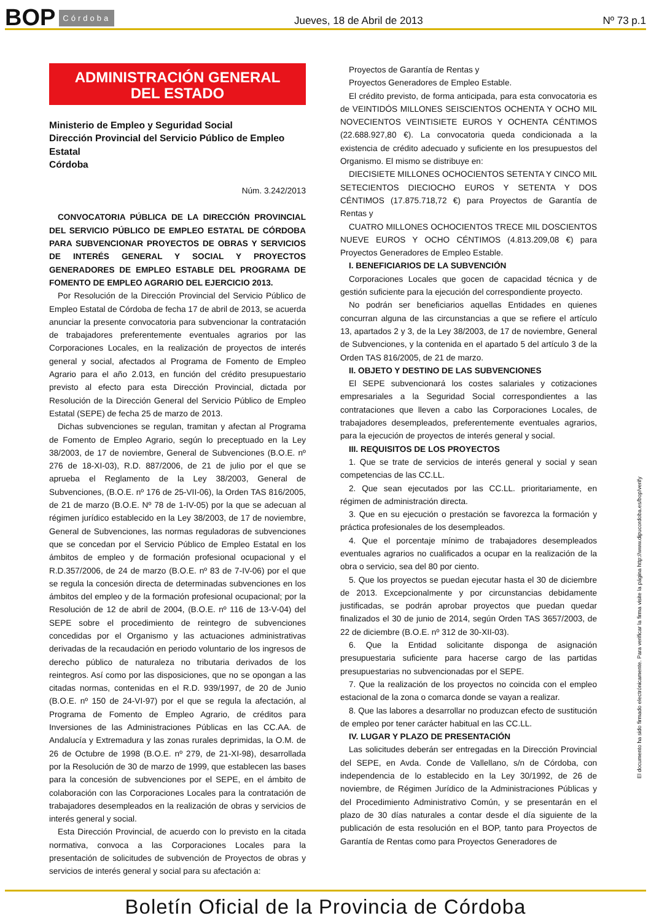BOP Córdoba Jueves, 18 de Abril de 2013 Nº 73 p.1
ADMINISTRACIÓN GENERAL
DEL ESTADO
Ministerio de Empleo y Seguridad Social
Dirección Provincial del Servicio Público de Empleo Estatal
Córdoba
Núm. 3.242/2013
CONVOCATORIA PÚBLICA DE LA DIRECCIÓN PROVINCIAL DEL SERVICIO PÚBLICO DE EMPLEO ESTATAL DE CÓRDOBA PARA SUBVENCIONAR PROYECTOS DE OBRAS Y SERVICIOS DE INTERÉS GENERAL Y SOCIAL Y PROYECTOS GENERADORES DE EMPLEO ESTABLE DEL PROGRAMA DE FOMENTO DE EMPLEO AGRARIO DEL EJERCICIO 2013.
Por Resolución de la Dirección Provincial del Servicio Público de Empleo Estatal de Córdoba de fecha 17 de abril de 2013, se acuerda anunciar la presente convocatoria para subvencionar la contratación de trabajadores preferentemente eventuales agrarios por las Corporaciones Locales, en la realización de proyectos de interés general y social, afectados al Programa de Fomento de Empleo Agrario para el año 2.013, en función del crédito presupuestario previsto al efecto para esta Dirección Provincial, dictada por Resolución de la Dirección General del Servicio Público de Empleo Estatal (SEPE) de fecha 25 de marzo de 2013.
Dichas subvenciones se regulan, tramitan y afectan al Programa de Fomento de Empleo Agrario, según lo preceptuado en la Ley 38/2003, de 17 de noviembre, General de Subvenciones (B.O.E. nº 276 de 18-XI-03), R.D. 887/2006, de 21 de julio por el que se aprueba el Reglamento de la Ley 38/2003, General de Subvenciones, (B.O.E. nº 176 de 25-VII-06), la Orden TAS 816/2005, de 21 de marzo (B.O.E. Nº 78 de 1-IV-05) por la que se adecuan al régimen jurídico establecido en la Ley 38/2003, de 17 de noviembre, General de Subvenciones, las normas reguladoras de subvenciones que se concedan por el Servicio Público de Empleo Estatal en los ámbitos de empleo y de formación profesional ocupacional y el R.D.357/2006, de 24 de marzo (B.O.E. nº 83 de 7-IV-06) por el que se regula la concesión directa de determinadas subvenciones en los ámbitos del empleo y de la formación profesional ocupacional; por la Resolución de 12 de abril de 2004, (B.O.E. nº 116 de 13-V-04) del SEPE sobre el procedimiento de reintegro de subvenciones concedidas por el Organismo y las actuaciones administrativas derivadas de la recaudación en periodo voluntario de los ingresos de derecho público de naturaleza no tributaria derivados de los reintegros. Así como por las disposiciones, que no se opongan a las citadas normas, contenidas en el R.D. 939/1997, de 20 de Junio (B.O.E. nº 150 de 24-VI-97) por el que se regula la afectación, al Programa de Fomento de Empleo Agrario, de créditos para Inversiones de las Administraciones Públicas en las CC.AA. de Andalucía y Extremadura y las zonas rurales deprimidas, la O.M. de 26 de Octubre de 1998 (B.O.E. nº 279, de 21-XI-98), desarrollada por la Resolución de 30 de marzo de 1999, que establecen las bases para la concesión de subvenciones por el SEPE, en el ámbito de colaboración con las Corporaciones Locales para la contratación de trabajadores desempleados en la realización de obras y servicios de interés general y social.
Esta Dirección Provincial, de acuerdo con lo previsto en la citada normativa, convoca a las Corporaciones Locales para la presentación de solicitudes de subvención de Proyectos de obras y servicios de interés general y social para su afectación a:
Proyectos de Garantía de Rentas y
Proyectos Generadores de Empleo Estable.
El crédito previsto, de forma anticipada, para esta convocatoria es de VEINTIDÓS MILLONES SEISCIENTOS OCHENTA Y OCHO MIL NOVECIENTOS VEINTISIETE EUROS Y OCHENTA CÉNTIMOS (22.688.927,80 €). La convocatoria queda condicionada a la existencia de crédito adecuado y suficiente en los presupuestos del Organismo. El mismo se distribuye en:
DIECISIETE MILLONES OCHOCIENTOS SETENTA Y CINCO MIL SETECIENTOS DIECIOCHO EUROS Y SETENTA Y DOS CÉNTIMOS (17.875.718,72 €) para Proyectos de Garantía de Rentas y
CUATRO MILLONES OCHOCIENTOS TRECE MIL DOSCIENTOS NUEVE EUROS Y OCHO CÉNTIMOS (4.813.209,08 €) para Proyectos Generadores de Empleo Estable.
I. BENEFICIARIOS DE LA SUBVENCIÓN
Corporaciones Locales que gocen de capacidad técnica y de gestión suficiente para la ejecución del correspondiente proyecto.
No podrán ser beneficiarios aquellas Entidades en quienes concurran alguna de las circunstancias a que se refiere el artículo 13, apartados 2 y 3, de la Ley 38/2003, de 17 de noviembre, General de Subvenciones, y la contenida en el apartado 5 del artículo 3 de la Orden TAS 816/2005, de 21 de marzo.
II. OBJETO Y DESTINO DE LAS SUBVENCIONES
El SEPE subvencionará los costes salariales y cotizaciones empresariales a la Seguridad Social correspondientes a las contrataciones que lleven a cabo las Corporaciones Locales, de trabajadores desempleados, preferentemente eventuales agrarios, para la ejecución de proyectos de interés general y social.
III. REQUISITOS DE LOS PROYECTOS
1. Que se trate de servicios de interés general y social y sean competencias de las CC.LL.
2. Que sean ejecutados por las CC.LL. prioritariamente, en régimen de administración directa.
3. Que en su ejecución o prestación se favorezca la formación y práctica profesionales de los desempleados.
4. Que el porcentaje mínimo de trabajadores desempleados eventuales agrarios no cualificados a ocupar en la realización de la obra o servicio, sea del 80 por ciento.
5. Que los proyectos se puedan ejecutar hasta el 30 de diciembre de 2013. Excepcionalmente y por circunstancias debidamente justificadas, se podrán aprobar proyectos que puedan quedar finalizados el 30 de junio de 2014, según Orden TAS 3657/2003, de 22 de diciembre (B.O.E. nº 312 de 30-XII-03).
6. Que la Entidad solicitante disponga de asignación presupuestaria suficiente para hacerse cargo de las partidas presupuestarias no subvencionadas por el SEPE.
7. Que la realización de los proyectos no coincida con el empleo estacional de la zona o comarca donde se vayan a realizar.
8. Que las labores a desarrollar no produzcan efecto de sustitución de empleo por tener carácter habitual en las CC.LL.
IV. LUGAR Y PLAZO DE PRESENTACIÓN
Las solicitudes deberán ser entregadas en la Dirección Provincial del SEPE, en Avda. Conde de Vallellano, s/n de Córdoba, con independencia de lo establecido en la Ley 30/1992, de 26 de noviembre, de Régimen Jurídico de la Administraciones Públicas y del Procedimiento Administrativo Común, y se presentarán en el plazo de 30 días naturales a contar desde el día siguiente de la publicación de esta resolución en el BOP, tanto para Proyectos de Garantía de Rentas como para Proyectos Generadores de
El documento ha sido firmado electrónicamente. Para verificar la firma visite la página http://www.dipucordoba.es/bop/verify
Boletín Oficial de la Provincia de Córdoba